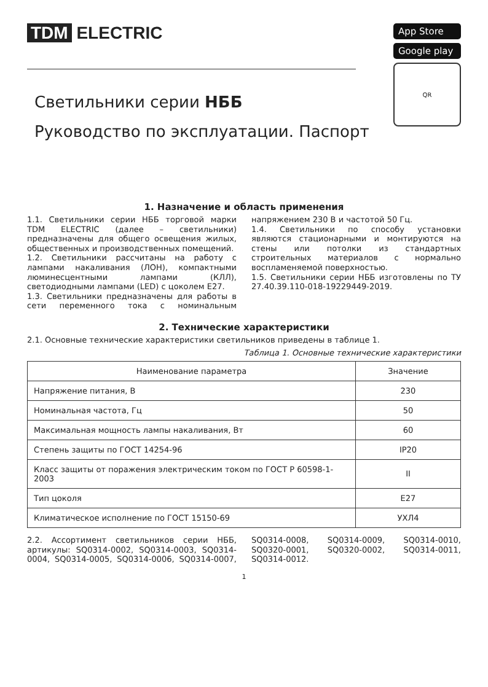TDM ELECTRIC
Светильники серии НББ
Руководство по эксплуатации. Паспорт
App Store
Google play
QR
1. Назначение и область применения
1.1. Светильники серии НББ торговой марки TDM ELECTRIC (далее – светильники) предназначены для общего освещения жилых, общественных и производственных помещений.
1.2. Светильники рассчитаны на работу с лампами накаливания (ЛОН), компактными люминесцентными лампами (КЛЛ), светодиодными лампами (LED) с цоколем Е27.
1.3. Светильники предназначены для работы в сети переменного тока с номинальным напряжением 230 В и частотой 50 Гц.
1.4. Светильники по способу установки являются стационарными и монтируются на стены или потолки из стандартных строительных материалов с нормально воспламеняемой поверхностью.
1.5. Светильники серии НББ изготовлены по ТУ 27.40.39.110-018-19229449-2019.
2. Технические характеристики
2.1. Основные технические характеристики светильников приведены в таблице 1.
Таблица 1. Основные технические характеристики
| Наименование параметра | Значение |
| --- | --- |
| Напряжение питания, В | 230 |
| Номинальная частота, Гц | 50 |
| Максимальная мощность лампы накаливания, Вт | 60 |
| Степень защиты по ГОСТ 14254-96 | IP20 |
| Класс защиты от поражения электрическим током по ГОСТ Р 60598-1-2003 | II |
| Тип цоколя | E27 |
| Климатическое исполнение по ГОСТ 15150-69 | УХЛ4 |
2.2. Ассортимент светильников серии НББ, артикулы: SQ0314-0002, SQ0314-0003, SQ0314-0004, SQ0314-0005, SQ0314-0006, SQ0314-0007, SQ0314-0008, SQ0314-0009, SQ0314-0010, SQ0320-0001, SQ0320-0002, SQ0314-0011, SQ0314-0012.
1